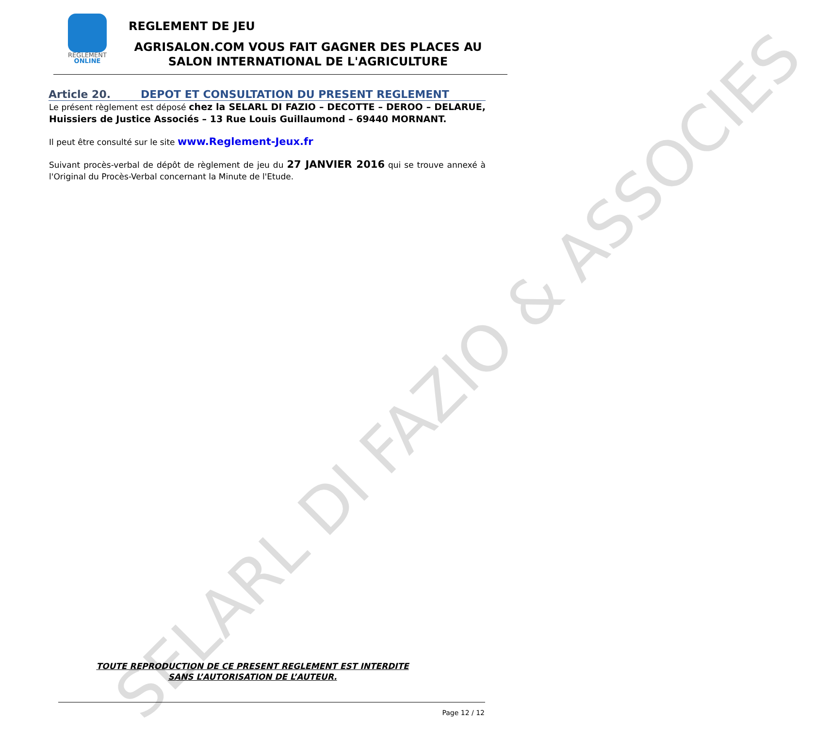SELARL DI FAZIO & ASSOCIES
REGLEMENT
ONLINE
REGLEMENT DE JEU
AGRISALON.COM VOUS FAIT GAGNER DES PLACES AU SALON INTERNATIONAL DE L'AGRICULTURE
Article 20. DEPOT ET CONSULTATION DU PRESENT REGLEMENT
Le présent règlement est déposé chez la SELARL DI FAZIO – DECOTTE – DEROO – DELARUE, Huissiers de Justice Associés – 13 Rue Louis Guillaumond – 69440 MORNANT.
Il peut être consulté sur le site www.Reglement-Jeux.fr
Suivant procès-verbal de dépôt de règlement de jeu du 27 JANVIER 2016 qui se trouve annexé à l'Original du Procès-Verbal concernant la Minute de l'Etude.
TOUTE REPRODUCTION DE CE PRESENT REGLEMENT EST INTERDITE
SANS L’AUTORISATION DE L’AUTEUR.
Page 12 / 12